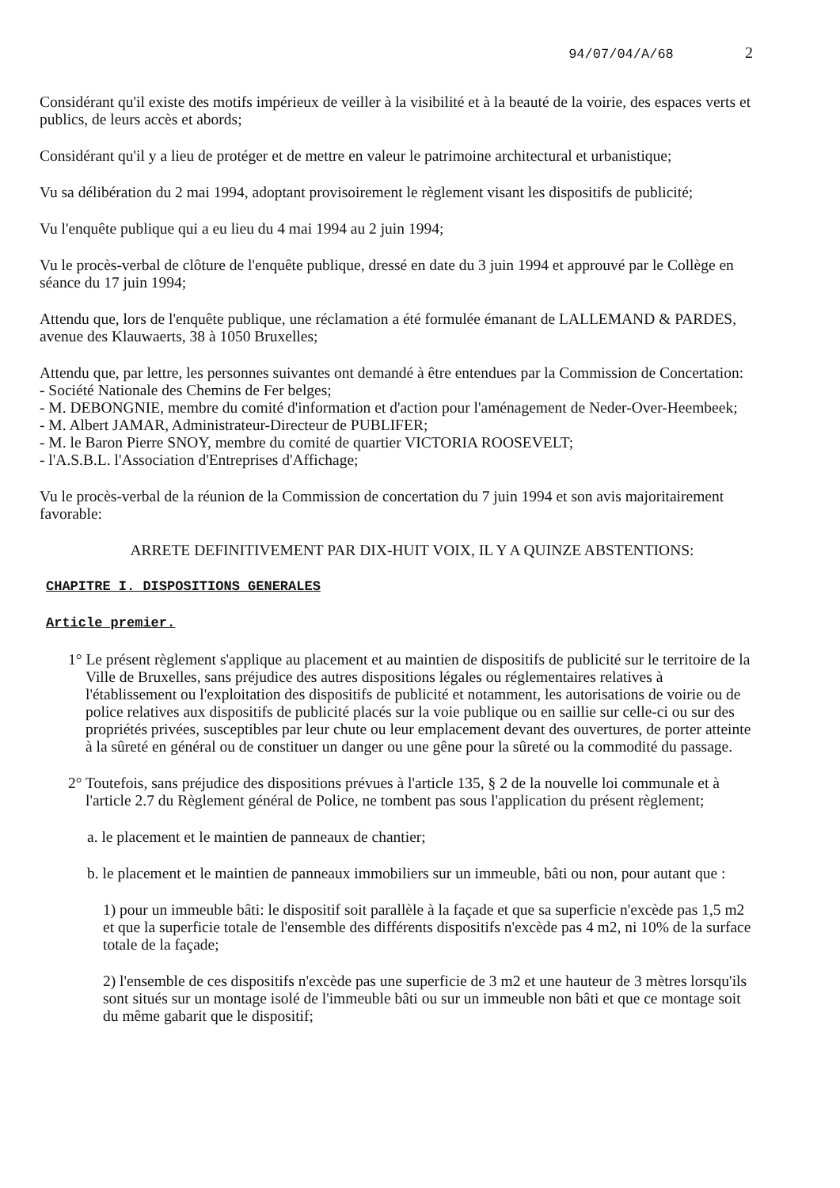94/07/04/A/68 2
Considérant qu'il existe des motifs impérieux de veiller à la visibilité et à la beauté de la voirie, des espaces verts et publics, de leurs accès et abords;
Considérant qu'il y a lieu de protéger et de mettre en valeur le patrimoine architectural et urbanistique;
Vu sa délibération du 2 mai 1994, adoptant provisoirement le règlement visant les dispositifs de publicité;
Vu l'enquête publique qui a eu lieu du 4 mai 1994 au 2 juin 1994;
Vu le procès-verbal de clôture de l'enquête publique, dressé en date du 3 juin 1994 et approuvé par le Collège en séance du 17 juin 1994;
Attendu que, lors de l'enquête publique, une réclamation a été formulée émanant de LALLEMAND & PARDES, avenue des Klauwaerts, 38 à 1050 Bruxelles;
Attendu que, par lettre, les personnes suivantes ont demandé à être entendues par la Commission de Concertation:
- Société Nationale des Chemins de Fer belges;
- M. DEBONGNIE, membre du comité d'information et d'action pour l'aménagement de Neder-Over-Heembeek;
- M. Albert JAMAR, Administrateur-Directeur de PUBLIFER;
- M. le Baron Pierre SNOY, membre du comité de quartier VICTORIA ROOSEVELT;
- l'A.S.B.L. l'Association d'Entreprises d'Affichage;
Vu le procès-verbal de la réunion de la Commission de concertation du 7 juin 1994 et son avis majoritairement favorable:
ARRETE DEFINITIVEMENT PAR DIX-HUIT VOIX, IL Y A QUINZE ABSTENTIONS:
CHAPITRE I. DISPOSITIONS GENERALES
Article premier.
1° Le présent règlement s'applique au placement et au maintien de dispositifs de publicité sur le territoire de la Ville de Bruxelles, sans préjudice des autres dispositions légales ou réglementaires relatives à l'établissement ou l'exploitation des dispositifs de publicité et notamment, les autorisations de voirie ou de police relatives aux dispositifs de publicité placés sur la voie publique ou en saillie sur celle-ci ou sur des propriétés privées, susceptibles par leur chute ou leur emplacement devant des ouvertures, de porter atteinte à la sûreté en général ou de constituer un danger ou une gêne pour la sûreté ou la commodité du passage.
2° Toutefois, sans préjudice des dispositions prévues à l'article 135, § 2 de la nouvelle loi communale et à l'article 2.7 du Règlement général de Police, ne tombent pas sous l'application du présent règlement;
a. le placement et le maintien de panneaux de chantier;
b. le placement et le maintien de panneaux immobiliers sur un immeuble, bâti ou non, pour autant que :
1) pour un immeuble bâti: le dispositif soit parallèle à la façade et que sa superficie n'excède pas 1,5 m2 et que la superficie totale de l'ensemble des différents dispositifs n'excède pas 4 m2, ni 10% de la surface totale de la façade;
2) l'ensemble de ces dispositifs n'excède pas une superficie de 3 m2 et une hauteur de 3 mètres lorsqu'ils sont situés sur un montage isolé de l'immeuble bâti ou sur un immeuble non bâti et que ce montage soit du même gabarit que le dispositif;